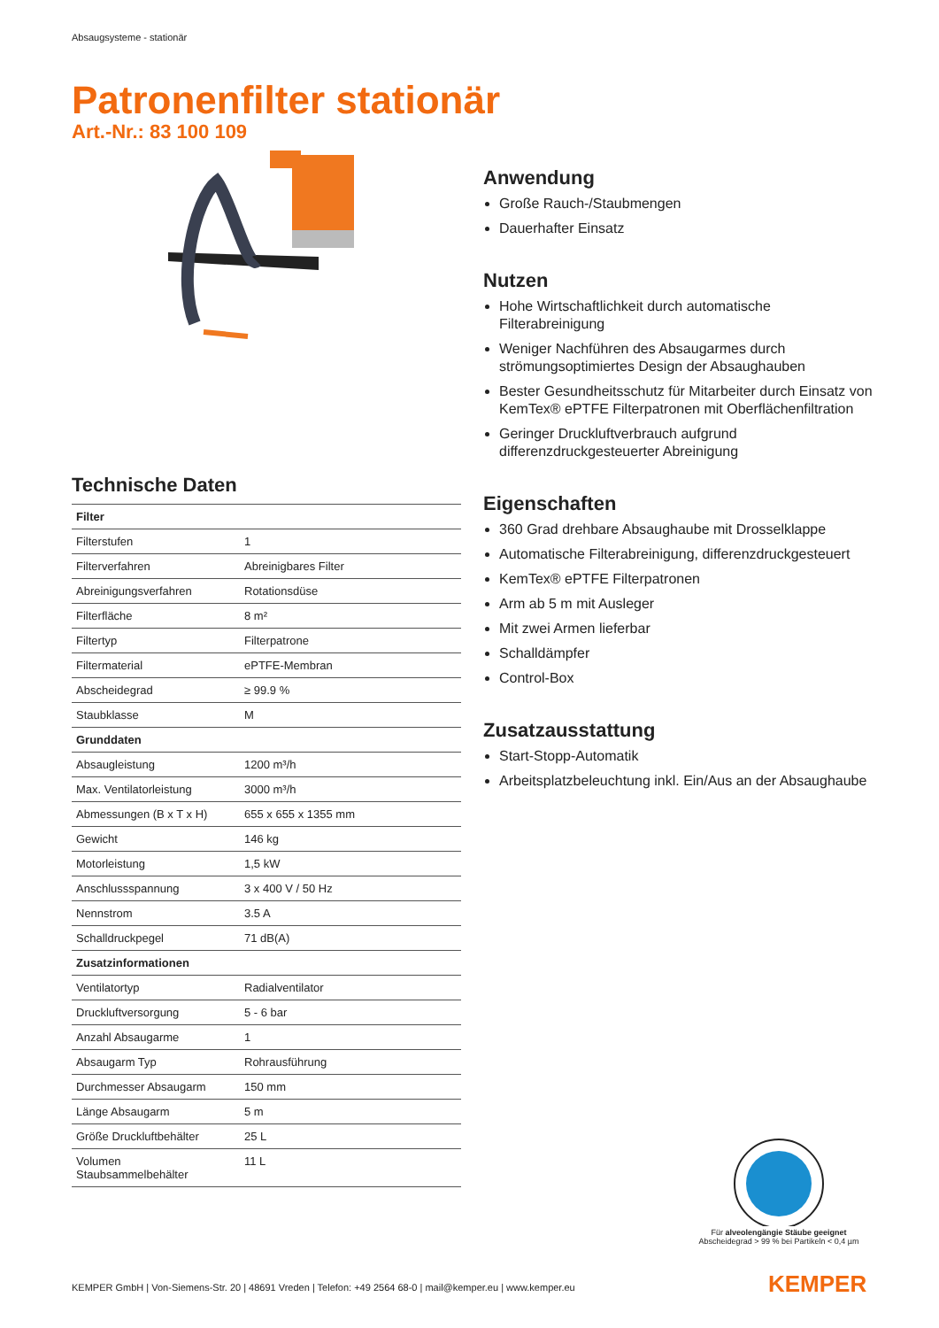Absaugsysteme - stationär
Patronenfilter stationär
Art.-Nr.: 83 100 109
Technische Daten
| Filter | |
| Filterstufen | 1 |
| Filterverfahren | Abreinigbares Filter |
| Abreinigungsverfahren | Rotationsdüse |
| Filterfläche | 8 m² |
| Filtertyp | Filterpatrone |
| Filtermaterial | ePTFE-Membran |
| Abscheidegrad | ≥ 99.9 % |
| Staubklasse | M |
| Grunddaten | |
| Absaugleistung | 1200 m³/h |
| Max. Ventilatorleistung | 3000 m³/h |
| Abmessungen (B x T x H) | 655 x 655 x 1355 mm |
| Gewicht | 146 kg |
| Motorleistung | 1,5 kW |
| Anschlussspannung | 3 x 400 V / 50 Hz |
| Nennstrom | 3.5 A |
| Schalldruckpegel | 71 dB(A) |
| Zusatzinformationen | |
| Ventilatortyp | Radialventilator |
| Druckluftversorgung | 5 - 6 bar |
| Anzahl Absaugarme | 1 |
| Absaugarm Typ | Rohrausführung |
| Durchmesser Absaugarm | 150 mm |
| Länge Absaugarm | 5 m |
| Größe Druckluftbehälter | 25 L |
| Volumen Staubsammelbehälter | 11 L |
Anwendung
Große Rauch-/Staubmengen
Dauerhafter Einsatz
Nutzen
Hohe Wirtschaftlichkeit durch automatische Filterabreinigung
Weniger Nachführen des Absaugarmes durch strömungsoptimiertes Design der Absaughauben
Bester Gesundheitsschutz für Mitarbeiter durch Einsatz von KemTex® ePTFE Filterpatronen mit Oberflächenfiltration
Geringer Druckluftverbrauch aufgrund differenzdruckgesteuerter Abreinigung
Eigenschaften
360 Grad drehbare Absaughaube mit Drosselklappe
Automatische Filterabreinigung, differenzdruckgesteuert
KemTex® ePTFE Filterpatronen
Arm ab 5 m mit Ausleger
Mit zwei Armen lieferbar
Schalldämpfer
Control-Box
Zusatzausstattung
Start-Stopp-Automatik
Arbeitsplatzbeleuchtung inkl. Ein/Aus an der Absaughaube
Für alveolengängie Stäube geeignet
Abscheidegrad > 99 % bei Partikeln < 0,4 µm
KEMPER GmbH | Von-Siemens-Str. 20 | 48691 Vreden | Telefon: +49 2564 68-0 | mail@kemper.eu | www.kemper.eu
KEMPER